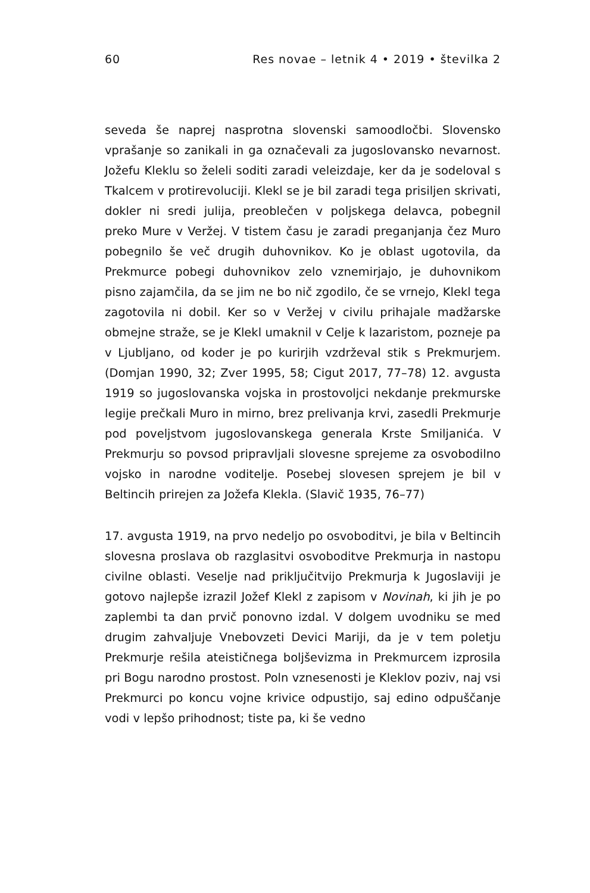60 Res novae – letnik 4 • 2019 • številka 2
seveda še naprej nasprotna slovenski samoodločbi. Slovensko vprašanje so zanikali in ga označevali za jugoslovansko nevarnost. Jožefu Kleklu so želeli soditi zaradi veleizdaje, ker da je sodeloval s Tkalcem v protirevoluciji. Klekl se je bil zaradi tega prisiljen skrivati, dokler ni sredi julija, preoblečen v poljskega delavca, pobegnil preko Mure v Veržej. V tistem času je zaradi preganjanja čez Muro pobegnilo še več drugih duhovnikov. Ko je oblast ugotovila, da Prekmurce pobegi duhovnikov zelo vznemirjajo, je duhovnikom pisno zajamčila, da se jim ne bo nič zgodilo, če se vrnejo, Klekl tega zagotovila ni dobil. Ker so v Veržej v civilu prihajale madžarske obmejne straže, se je Klekl umaknil v Celje k lazaristom, pozneje pa v Ljubljano, od koder je po kurirjih vzdrževal stik s Prekmurjem. (Domjan 1990, 32; Zver 1995, 58; Cigut 2017, 77–78) 12. avgusta 1919 so jugoslovanska vojska in prostovoljci nekdanje prekmurske legije prečkali Muro in mirno, brez prelivanja krvi, zasedli Prekmurje pod poveljstvom jugoslovanskega generala Krste Smiljanića. V Prekmurju so povsod pripravljali slovesne sprejeme za osvobodilno vojsko in narodne voditelje. Posebej slovesen sprejem je bil v Beltincih prirejen za Jožefa Klekla. (Slavič 1935, 76–77)
17. avgusta 1919, na prvo nedeljo po osvoboditvi, je bila v Beltincih slovesna proslava ob razglasitvi osvoboditve Prekmurja in nastopu civilne oblasti. Veselje nad priključitvijo Prekmurja k Jugoslaviji je gotovo najlepše izrazil Jožef Klekl z zapisom v Novinah, ki jih je po zaplembi ta dan prvič ponovno izdal. V dolgem uvodniku se med drugim zahvaljuje Vnebovzeti Devici Mariji, da je v tem poletju Prekmurje rešila ateističnega boljševizma in Prekmurcem izprosila pri Bogu narodno prostost. Poln vznesenosti je Kleklov poziv, naj vsi Prekmurci po koncu vojne krivice odpustijo, saj edino odpuščanje vodi v lepšo prihodnost; tiste pa, ki še vedno